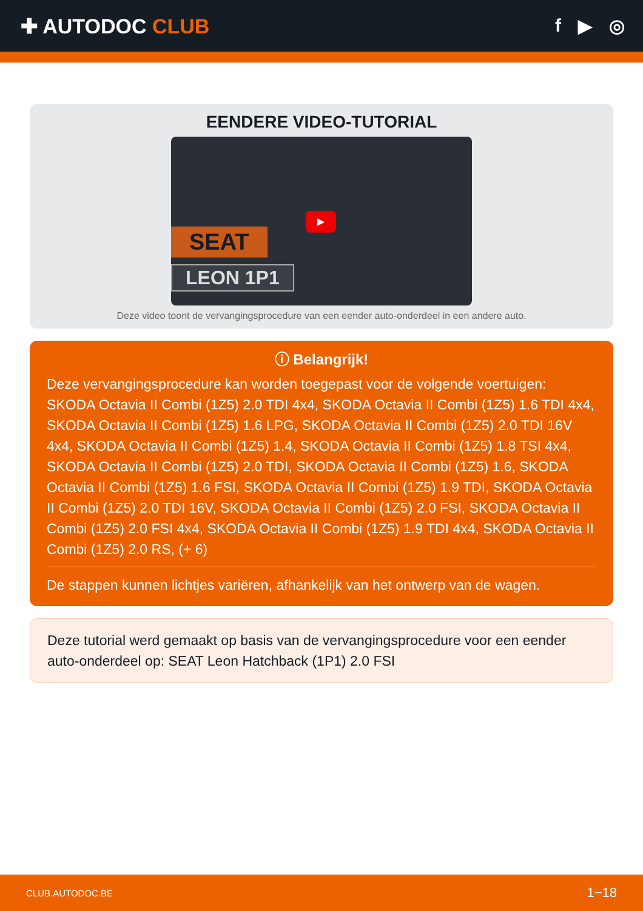✚ AUTODOC CLUB f ▶ ◎
EENDERE VIDEO-TUTORIAL
SEAT
LEON 1P1
▶
Deze video toont de vervangingsprocedure van een eender auto-onderdeel in een andere auto.
ⓘ Belangrijk!
Deze vervangingsprocedure kan worden toegepast voor de volgende voertuigen: SKODA Octavia II Combi (1Z5) 2.0 TDI 4x4, SKODA Octavia II Combi (1Z5) 1.6 TDI 4x4, SKODA Octavia II Combi (1Z5) 1.6 LPG, SKODA Octavia II Combi (1Z5) 2.0 TDI 16V 4x4, SKODA Octavia II Combi (1Z5) 1.4, SKODA Octavia II Combi (1Z5) 1.8 TSI 4x4, SKODA Octavia II Combi (1Z5) 2.0 TDI, SKODA Octavia II Combi (1Z5) 1.6, SKODA Octavia II Combi (1Z5) 1.6 FSI, SKODA Octavia II Combi (1Z5) 1.9 TDI, SKODA Octavia II Combi (1Z5) 2.0 TDI 16V, SKODA Octavia II Combi (1Z5) 2.0 FSI, SKODA Octavia II Combi (1Z5) 2.0 FSI 4x4, SKODA Octavia II Combi (1Z5) 1.9 TDI 4x4, SKODA Octavia II Combi (1Z5) 2.0 RS, (+ 6)
De stappen kunnen lichtjes variëren, afhankelijk van het ontwerp van de wagen.
Deze tutorial werd gemaakt op basis van de vervangingsprocedure voor een eender auto-onderdeel op: SEAT Leon Hatchback (1P1) 2.0 FSI
CLUB.AUTODOC.BE 1−18